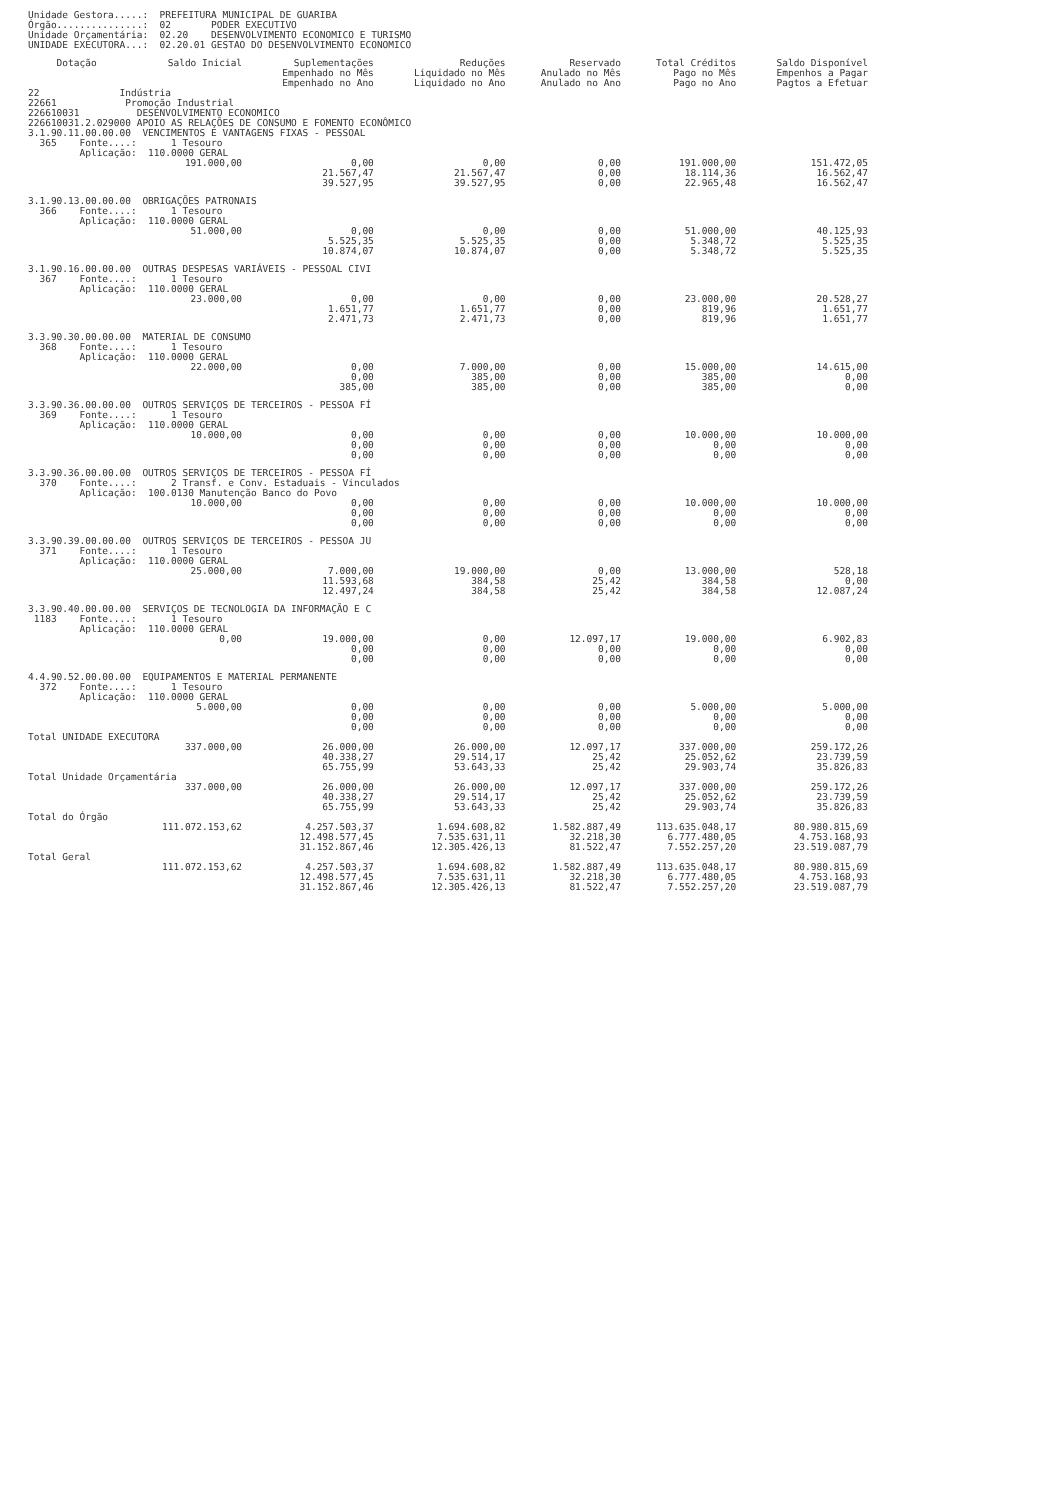Unidade Gestora.....: PREFEITURA MUNICIPAL DE GUARIBA
Órgão...............: 02 PODER EXECUTIVO
Unidade Orçamentária: 02.20 DESENVOLVIMENTO ECONOMICO E TURISMO
UNIDADE EXECUTORA...: 02.20.01 GESTAO DO DESENVOLVIMENTO ECONOMICO
| Dotação | Saldo Inicial | Suplementações Empenhado no Mês Empenhado no Ano | Reduções Liquidado no Mês Liquidado no Ano | Reservado Anulado no Mês Anulado no Ano | Total Créditos Pago no Mês Pago no Ano | Saldo Disponível Empenhos a Pagar Pagtos a Efetuar |
| --- | --- | --- | --- | --- | --- | --- |
| 22 Indústria 22661 Promoção Industrial 226610031 DESENVOLVIMENTO ECONOMICO 226610031.2.029000 APOIO AS RELAÇÕES DE CONSUMO E FOMENTO ECONÔMICO | | | | | | |
| 3.1.90.11.00.00.00 VENCIMENTOS E VANTAGENS FIXAS - PESSOAL 365 Fonte....: 1 Tesouro Aplicação: 110.0000 GERAL | | | | | | |
| | 191.000,00 | 0,00 21.567,47 39.527,95 | 0,00 21.567,47 39.527,95 | 0,00 0,00 0,00 | 191.000,00 18.114,36 22.965,48 | 151.472,05 16.562,47 16.562,47 |
| 3.1.90.13.00.00.00 OBRIGAÇÕES PATRONAIS 366 Fonte....: 1 Tesouro Aplicação: 110.0000 GERAL | | | | | | |
| | 51.000,00 | 0,00 5.525,35 10.874,07 | 0,00 5.525,35 10.874,07 | 0,00 0,00 0,00 | 51.000,00 5.348,72 5.348,72 | 40.125,93 5.525,35 5.525,35 |
| 3.1.90.16.00.00.00 OUTRAS DESPESAS VARIÁVEIS - PESSOAL CIVI 367 Fonte....: 1 Tesouro Aplicação: 110.0000 GERAL | | | | | | |
| | 23.000,00 | 0,00 1.651,77 2.471,73 | 0,00 1.651,77 2.471,73 | 0,00 0,00 0,00 | 23.000,00 819,96 819,96 | 20.528,27 1.651,77 1.651,77 |
| 3.3.90.30.00.00.00 MATERIAL DE CONSUMO 368 Fonte....: 1 Tesouro Aplicação: 110.0000 GERAL | | | | | | |
| | 22.000,00 | 0,00 0,00 385,00 | 7.000,00 385,00 385,00 | 0,00 0,00 0,00 | 15.000,00 385,00 385,00 | 14.615,00 0,00 0,00 |
| 3.3.90.36.00.00.00 OUTROS SERVIÇOS DE TERCEIROS - PESSOA FÍ 369 Fonte....: 1 Tesouro Aplicação: 110.0000 GERAL | | | | | | |
| | 10.000,00 | 0,00 0,00 0,00 | 0,00 0,00 0,00 | 0,00 0,00 0,00 | 10.000,00 0,00 0,00 | 10.000,00 0,00 0,00 |
| 3.3.90.36.00.00.00 OUTROS SERVIÇOS DE TERCEIROS - PESSOA FÍ 370 Fonte....: 2 Transf. e Conv. Estaduais - Vinculados Aplicação: 100.0130 Manutenção Banco do Povo | | | | | | |
| | 10.000,00 | 0,00 0,00 0,00 | 0,00 0,00 0,00 | 0,00 0,00 0,00 | 10.000,00 0,00 0,00 | 10.000,00 0,00 0,00 |
| 3.3.90.39.00.00.00 OUTROS SERVIÇOS DE TERCEIROS - PESSOA JU 371 Fonte....: 1 Tesouro Aplicação: 110.0000 GERAL | | | | | | |
| | 25.000,00 | 7.000,00 11.593,68 12.497,24 | 19.000,00 384,58 384,58 | 0,00 25,42 25,42 | 13.000,00 384,58 384,58 | 528,18 0,00 12.087,24 |
| 3.3.90.40.00.00.00 SERVIÇOS DE TECNOLOGIA DA INFORMAÇÃO E C 1183 Fonte....: 1 Tesouro Aplicação: 110.0000 GERAL | | | | | | |
| | 0,00 | 19.000,00 0,00 0,00 | 0,00 0,00 0,00 | 12.097,17 0,00 0,00 | 19.000,00 0,00 0,00 | 6.902,83 0,00 0,00 |
| 4.4.90.52.00.00.00 EQUIPAMENTOS E MATERIAL PERMANENTE 372 Fonte....: 1 Tesouro Aplicação: 110.0000 GERAL | | | | | | |
| | 5.000,00 | 0,00 0,00 0,00 | 0,00 0,00 0,00 | 0,00 0,00 0,00 | 5.000,00 0,00 0,00 | 5.000,00 0,00 0,00 |
| Total UNIDADE EXECUTORA | | | | | | |
| | 337.000,00 | 26.000,00 40.338,27 65.755,99 | 26.000,00 29.514,17 53.643,33 | 12.097,17 25,42 25,42 | 337.000,00 25.052,62 29.903,74 | 259.172,26 23.739,59 35.826,83 |
| Total Unidade Orçamentária | | | | | | |
| | 337.000,00 | 26.000,00 40.338,27 65.755,99 | 26.000,00 29.514,17 53.643,33 | 12.097,17 25,42 25,42 | 337.000,00 25.052,62 29.903,74 | 259.172,26 23.739,59 35.826,83 |
| Total do Órgão | | | | | | |
| | 111.072.153,62 | 4.257.503,37 12.498.577,45 31.152.867,46 | 1.694.608,82 7.535.631,11 12.305.426,13 | 1.582.887,49 32.218,30 81.522,47 | 113.635.048,17 6.777.480,05 7.552.257,20 | 80.980.815,69 4.753.168,93 23.519.087,79 |
| Total Geral | | | | | | |
| | 111.072.153,62 | 4.257.503,37 12.498.577,45 31.152.867,46 | 1.694.608,82 7.535.631,11 12.305.426,13 | 1.582.887,49 32.218,30 81.522,47 | 113.635.048,17 6.777.480,05 7.552.257,20 | 80.980.815,69 4.753.168,93 23.519.087,79 |